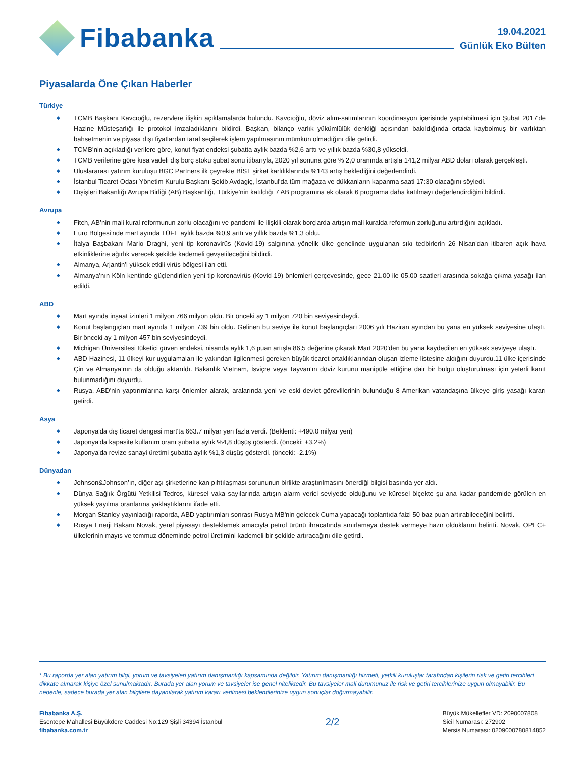Fibabanka
19.04.2021
Günlük Eko Bülten
Piyasalarda Öne Çıkan Haberler
Türkiye
◆ TCMB Başkanı Kavcıoğlu, rezervlere ilişkin açıklamalarda bulundu. Kavcıoğlu, döviz alım-satımlarının koordinasyon içerisinde yapılabilmesi için Şubat 2017'de Hazine Müsteşarlığı ile protokol imzaladıklarını bildirdi. Başkan, bilanço varlık yükümlülük denkliği açısından bakıldığında ortada kaybolmuş bir varlıktan bahsetmenin ve piyasa dışı fiyatlardan taraf seçilerek işlem yapılmasının mümkün olmadığını dile getirdi.
◆ TCMB’nin açıkladığı verilere göre, konut fiyat endeksi şubatta aylık bazda %2,6 arttı ve yıllık bazda %30,8 yükseldi.
◆ TCMB verilerine göre kısa vadeli dış borç stoku şubat sonu itibarıyla, 2020 yıl sonuna göre % 2,0 oranında artışla 141,2 milyar ABD doları olarak gerçekleşti.
◆ Uluslararası yatırım kuruluşu BGC Partners ilk çeyrekte BİST şirket karlılıklarında %143 artış beklediğini değerlendirdi.
◆ İstanbul Ticaret Odası Yönetim Kurulu Başkanı Şekib Avdagiç, İstanbul'da tüm mağaza ve dükkanların kapanma saati 17:30 olacağını söyledi.
◆ Dışişleri Bakanlığı Avrupa Birliği (AB) Başkanlığı, Türkiye'nin katıldığı 7 AB programına ek olarak 6 programa daha katılmayı değerlendirdiğini bildirdi.
Avrupa
◆ Fitch, AB’nin mali kural reformunun zorlu olacağını ve pandemi ile ilişkili olarak borçlarda artışın mali kuralda reformun zorluğunu artırdığını açıkladı.
◆ Euro Bölgesi’nde mart ayında TÜFE aylık bazda %0,9 arttı ve yıllık bazda %1,3 oldu.
◆ İtalya Başbakanı Mario Draghi, yeni tip koronavirüs (Kovid-19) salgınına yönelik ülke genelinde uygulanan sıkı tedbirlerin 26 Nisan'dan itibaren açık hava etkinliklerine ağırlık verecek şekilde kademeli gevşetileceğini bildirdi.
◆ Almanya, Arjantin’i yüksek etkili virüs bölgesi ilan etti.
◆ Almanya'nın Köln kentinde güçlendirilen yeni tip koronavirüs (Kovid-19) önlemleri çerçevesinde, gece 21.00 ile 05.00 saatleri arasında sokağa çıkma yasağı ilan edildi.
ABD
◆ Mart ayında inşaat izinleri 1 milyon 766 milyon oldu. Bir önceki ay 1 milyon 720 bin seviyesindeydi.
◆ Konut başlangıçları mart ayında 1 milyon 739 bin oldu. Gelinen bu seviye ile konut başlangıçları 2006 yılı Haziran ayından bu yana en yüksek seviyesine ulaştı. Bir önceki ay 1 milyon 457 bin seviyesindeydi.
◆ Michigan Üniversitesi tüketici güven endeksi, nisanda aylık 1,6 puan artışla 86,5 değerine çıkarak Mart 2020'den bu yana kaydedilen en yüksek seviyeye ulaştı.
◆ ABD Hazinesi, 11 ülkeyi kur uygulamaları ile yakından ilgilenmesi gereken büyük ticaret ortaklıklarından oluşan izleme listesine aldığını duyurdu.11 ülke içerisinde Çin ve Almanya’nın da olduğu aktarıldı. Bakanlık Vietnam, İsviçre veya Tayvan’ın döviz kurunu manipüle ettiğine dair bir bulgu oluşturulması için yeterli kanıt bulunmadığını duyurdu.
◆ Rusya, ABD'nin yaptırımlarına karşı önlemler alarak, aralarında yeni ve eski devlet görevlilerinin bulunduğu 8 Amerikan vatandaşına ülkeye giriş yasağı kararı getirdi.
Asya
◆ Japonya'da dış ticaret dengesi mart'ta 663.7 milyar yen fazla verdi. (Beklenti: +490.0 milyar yen)
◆ Japonya'da kapasite kullanım oranı şubatta aylık %4,8 düşüş gösterdi. (önceki: +3.2%)
◆ Japonya'da revize sanayi üretimi şubatta aylık %1,3 düşüş gösterdi. (önceki: -2.1%)
Dünyadan
◆ Johnson&Johnson’ın, diğer aşı şirketlerine kan pıhtılaşması sorununun birlikte araştırılmasını önerdiği bilgisi basında yer aldı.
◆ Dünya Sağlık Örgütü Yetkilisi Tedros, küresel vaka sayılarında artışın alarm verici seviyede olduğunu ve küresel ölçekte şu ana kadar pandemide görülen en yüksek yayılma oranlarına yaklaştıklarını ifade etti.
◆ Morgan Stanley yayınladığı raporda, ABD yaptırımları sonrası Rusya MB'nin gelecek Cuma yapacağı toplantıda faizi 50 baz puan artırabileceğini belirtti.
◆ Rusya Enerji Bakanı Novak, yerel piyasayı desteklemek amacıyla petrol ürünü ihracatında sınırlamaya destek vermeye hazır olduklarını belirtti. Novak, OPEC+ ülkelerinin mayıs ve temmuz döneminde petrol üretimini kademeli bir şekilde artıracağını dile getirdi.
* Bu raporda yer alan yatırım bilgi, yorum ve tavsiyeleri yatırım danışmanlığı kapsamında değildir. Yatırım danışmanlığı hizmeti, yetkili kuruluşlar tarafından kişilerin risk ve getiri tercihleri dikkate alınarak kişiye özel sunulmaktadır. Burada yer alan yorum ve tavsiyeler ise genel niteliktedir. Bu tavsiyeler mali durumunuz ile risk ve getiri tercihlerinize uygun olmayabilir. Bu nedenle, sadece burada yer alan bilgilere dayanılarak yatırım kararı verilmesi beklentilerinize uygun sonuçlar doğurmayabilir.
Fibabanka A.Ş.
Esentepe Mahallesi Büyükdere Caddesi No:129 Şişli 34394 İstanbul
fibabanka.com.tr
2/2
Büyük Mükellefler VD: 2090007808
Sicil Numarası: 272902
Mersis Numarası: 0209000780814852